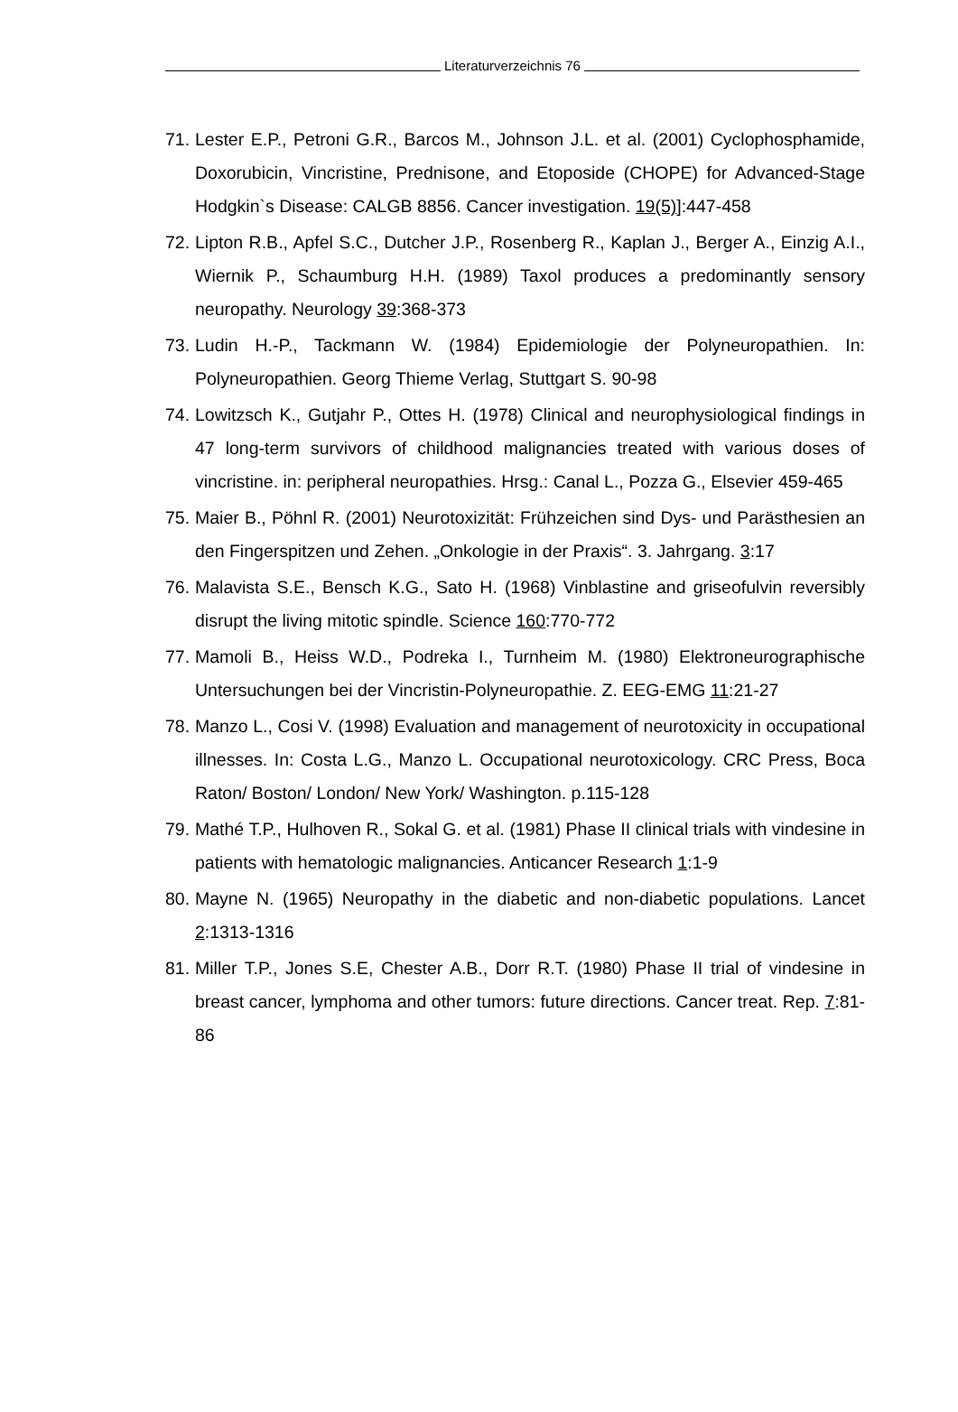Literaturverzeichnis 76
71. Lester E.P., Petroni G.R., Barcos M., Johnson J.L. et al. (2001) Cyclophosphamide, Doxorubicin, Vincristine, Prednisone, and Etoposide (CHOPE) for Advanced-Stage Hodgkin`s Disease: CALGB 8856. Cancer investigation. 19(5)]:447-458
72. Lipton R.B., Apfel S.C., Dutcher J.P., Rosenberg R., Kaplan J., Berger A., Einzig A.I., Wiernik P., Schaumburg H.H. (1989) Taxol produces a predominantly sensory neuropathy. Neurology 39:368-373
73. Ludin H.-P., Tackmann W. (1984) Epidemiologie der Polyneuropathien. In: Polyneuropathien. Georg Thieme Verlag, Stuttgart S. 90-98
74. Lowitzsch K., Gutjahr P., Ottes H. (1978) Clinical and neurophysiological findings in 47 long-term survivors of childhood malignancies treated with various doses of vincristine. in: peripheral neuropathies. Hrsg.: Canal L., Pozza G., Elsevier 459-465
75. Maier B., Pöhnl R. (2001) Neurotoxizität: Frühzeichen sind Dys- und Parästhesien an den Fingerspitzen und Zehen. „Onkologie in der Praxis“. 3. Jahrgang. 3:17
76. Malavista S.E., Bensch K.G., Sato H. (1968) Vinblastine and griseofulvin reversibly disrupt the living mitotic spindle. Science 160:770-772
77. Mamoli B., Heiss W.D., Podreka I., Turnheim M. (1980) Elektroneurographische Untersuchungen bei der Vincristin-Polyneuropathie. Z. EEG-EMG 11:21-27
78. Manzo L., Cosi V. (1998) Evaluation and management of neurotoxicity in occupational illnesses. In: Costa L.G., Manzo L. Occupational neurotoxicology. CRC Press, Boca Raton/ Boston/ London/ New York/ Washington. p.115-128
79. Mathé T.P., Hulhoven R., Sokal G. et al. (1981) Phase II clinical trials with vindesine in patients with hematologic malignancies. Anticancer Research 1:1-9
80. Mayne N. (1965) Neuropathy in the diabetic and non-diabetic populations. Lancet 2:1313-1316
81. Miller T.P., Jones S.E, Chester A.B., Dorr R.T. (1980) Phase II trial of vindesine in breast cancer, lymphoma and other tumors: future directions. Cancer treat. Rep. 7:81-86